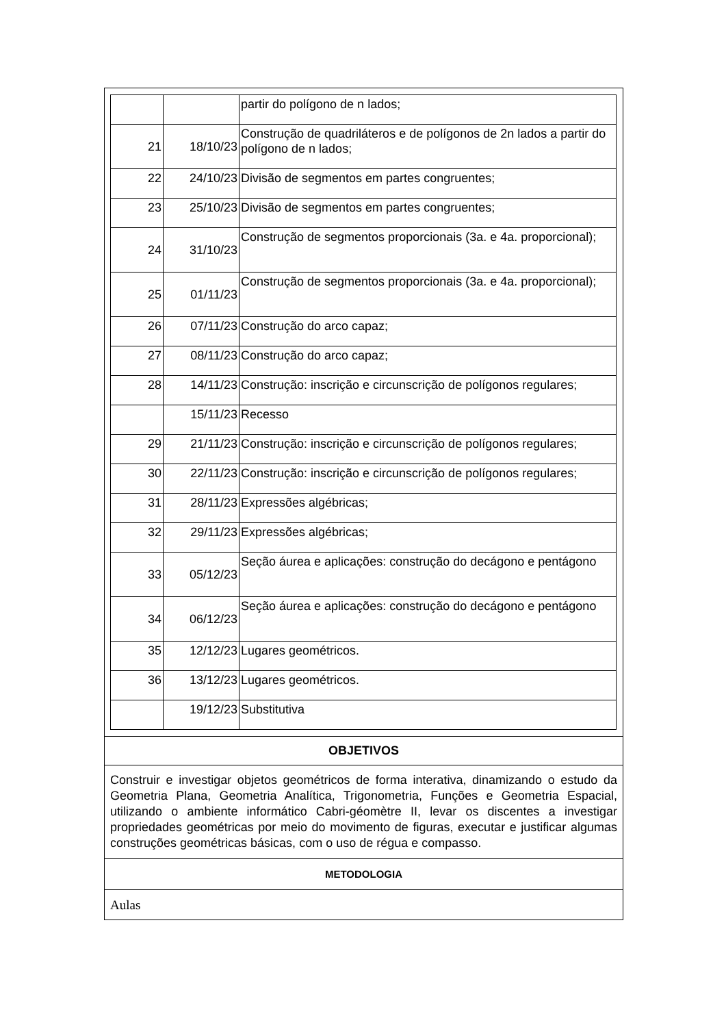| | | partir do polígono de n lados; |
| 21 | 18/10/23 | Construção de quadriláteros e de polígonos de 2n lados a partir do polígono de n lados; |
| 22 | 24/10/23 | Divisão de segmentos em partes congruentes; |
| 23 | 25/10/23 | Divisão de segmentos em partes congruentes; |
| 24 | 31/10/23 | Construção de segmentos proporcionais (3a. e 4a. proporcional); |
| 25 | 01/11/23 | Construção de segmentos proporcionais (3a. e 4a. proporcional); |
| 26 | 07/11/23 | Construção do arco capaz; |
| 27 | 08/11/23 | Construção do arco capaz; |
| 28 | 14/11/23 | Construção: inscrição e circunscrição de polígonos regulares; |
| | 15/11/23 | Recesso |
| 29 | 21/11/23 | Construção: inscrição e circunscrição de polígonos regulares; |
| 30 | 22/11/23 | Construção: inscrição e circunscrição de polígonos regulares; |
| 31 | 28/11/23 | Expressões algébricas; |
| 32 | 29/11/23 | Expressões algébricas; |
| 33 | 05/12/23 | Seção áurea e aplicações: construção do decágono e pentágono |
| 34 | 06/12/23 | Seção áurea e aplicações: construção do decágono e pentágono |
| 35 | 12/12/23 | Lugares geométricos. |
| 36 | 13/12/23 | Lugares geométricos. |
| | 19/12/23 | Substitutiva |
OBJETIVOS
Construir e investigar objetos geométricos de forma interativa, dinamizando o estudo da Geometria Plana, Geometria Analítica, Trigonometria, Funções e Geometria Espacial, utilizando o ambiente informático Cabri-géomètre II, levar os discentes a investigar propriedades geométricas por meio do movimento de figuras, executar e justificar algumas construções geométricas básicas, com o uso de régua e compasso.
METODOLOGIA
Aulas